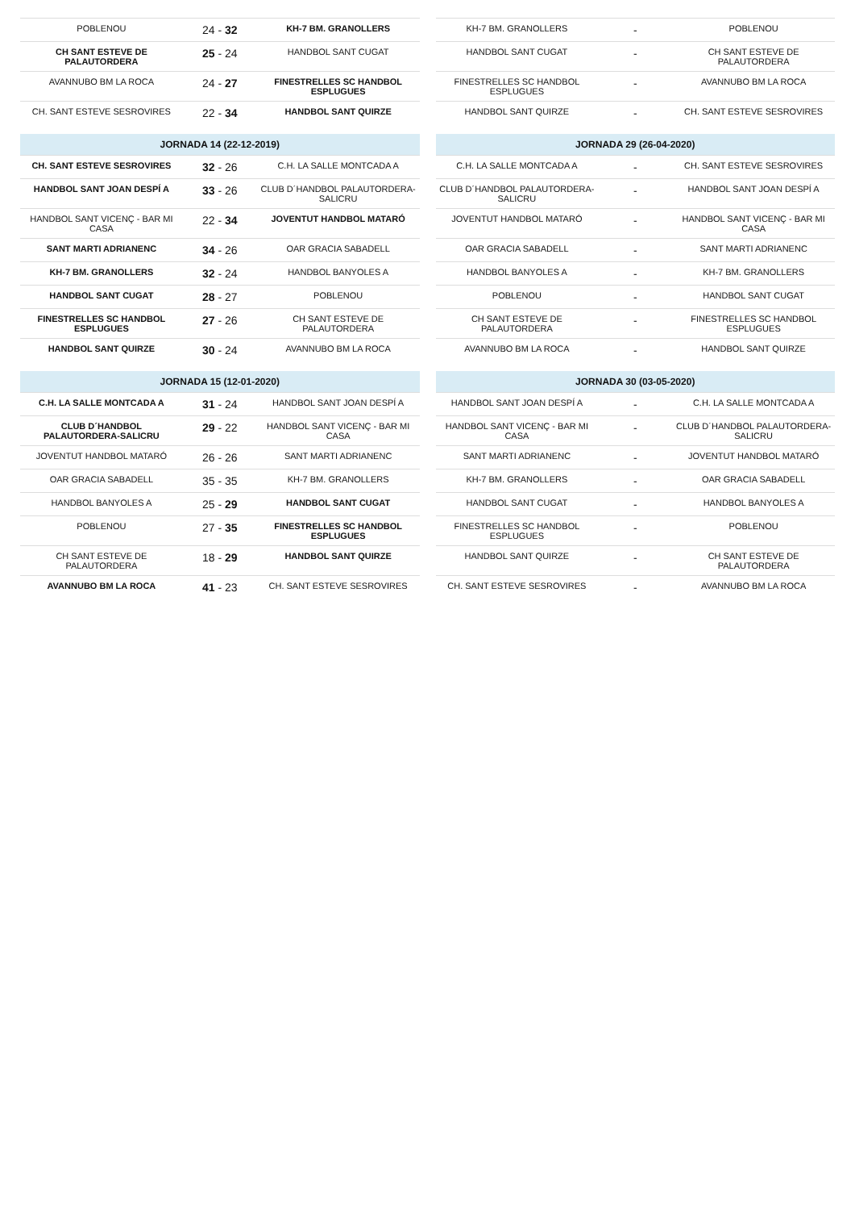| POBLENOU | 24 - 32 | KH-7 BM. GRANOLLERS |
| CH SANT ESTEVE DE PALAUTORDERA | 25 - 24 | HANDBOL SANT CUGAT |
| AVANNUBO BM LA ROCA | 24 - 27 | FINESTRELLES SC HANDBOL ESPLUGUES |
| CH. SANT ESTEVE SESROVIRES | 22 - 34 | HANDBOL SANT QUIRZE |
| JORNADA 14 (22-12-2019) | | |
| --- | --- | --- |
| CH. SANT ESTEVE SESROVIRES | 32 - 26 | C.H. LA SALLE MONTCADA A |
| HANDBOL SANT JOAN DESPÍ A | 33 - 26 | CLUB D´HANDBOL PALAUTORDERA-SALICRU |
| HANDBOL SANT VICENÇ - BAR MI CASA | 22 - 34 | JOVENTUT HANDBOL MATARÓ |
| SANT MARTI ADRIANENC | 34 - 26 | OAR GRACIA SABADELL |
| KH-7 BM. GRANOLLERS | 32 - 24 | HANDBOL BANYOLES A |
| HANDBOL SANT CUGAT | 28 - 27 | POBLENOU |
| FINESTRELLES SC HANDBOL ESPLUGUES | 27 - 26 | CH SANT ESTEVE DE PALAUTORDERA |
| HANDBOL SANT QUIRZE | 30 - 24 | AVANNUBO BM LA ROCA |
| JORNADA 15 (12-01-2020) | | |
| --- | --- | --- |
| C.H. LA SALLE MONTCADA A | 31 - 24 | HANDBOL SANT JOAN DESPÍ A |
| CLUB D´HANDBOL PALAUTORDERA-SALICRU | 29 - 22 | HANDBOL SANT VICENÇ - BAR MI CASA |
| JOVENTUT HANDBOL MATARÓ | 26 - 26 | SANT MARTI ADRIANENC |
| OAR GRACIA SABADELL | 35 - 35 | KH-7 BM. GRANOLLERS |
| HANDBOL BANYOLES A | 25 - 29 | HANDBOL SANT CUGAT |
| POBLENOU | 27 - 35 | FINESTRELLES SC HANDBOL ESPLUGUES |
| CH SANT ESTEVE DE PALAUTORDERA | 18 - 29 | HANDBOL SANT QUIRZE |
| AVANNUBO BM LA ROCA | 41 - 23 | CH. SANT ESTEVE SESROVIRES |
| KH-7 BM. GRANOLLERS | - | POBLENOU |
| HANDBOL SANT CUGAT | - | CH SANT ESTEVE DE PALAUTORDERA |
| FINESTRELLES SC HANDBOL ESPLUGUES | - | AVANNUBO BM LA ROCA |
| HANDBOL SANT QUIRZE | - | CH. SANT ESTEVE SESROVIRES |
| JORNADA 29 (26-04-2020) | | |
| --- | --- | --- |
| C.H. LA SALLE MONTCADA A | - | CH. SANT ESTEVE SESROVIRES |
| CLUB D´HANDBOL PALAUTORDERA-SALICRU | - | HANDBOL SANT JOAN DESPÍ A |
| JOVENTUT HANDBOL MATARÓ | - | HANDBOL SANT VICENÇ - BAR MI CASA |
| OAR GRACIA SABADELL | - | SANT MARTI ADRIANENC |
| HANDBOL BANYOLES A | - | KH-7 BM. GRANOLLERS |
| POBLENOU | - | HANDBOL SANT CUGAT |
| CH SANT ESTEVE DE PALAUTORDERA | - | FINESTRELLES SC HANDBOL ESPLUGUES |
| AVANNUBO BM LA ROCA | - | HANDBOL SANT QUIRZE |
| JORNADA 30 (03-05-2020) | | |
| --- | --- | --- |
| HANDBOL SANT JOAN DESPÍ A | - | C.H. LA SALLE MONTCADA A |
| HANDBOL SANT VICENÇ - BAR MI CASA | - | CLUB D´HANDBOL PALAUTORDERA-SALICRU |
| SANT MARTI ADRIANENC | - | JOVENTUT HANDBOL MATARÓ |
| KH-7 BM. GRANOLLERS | - | OAR GRACIA SABADELL |
| HANDBOL SANT CUGAT | - | HANDBOL BANYOLES A |
| FINESTRELLES SC HANDBOL ESPLUGUES | - | POBLENOU |
| HANDBOL SANT QUIRZE | - | CH SANT ESTEVE DE PALAUTORDERA |
| CH. SANT ESTEVE SESROVIRES | - | AVANNUBO BM LA ROCA |